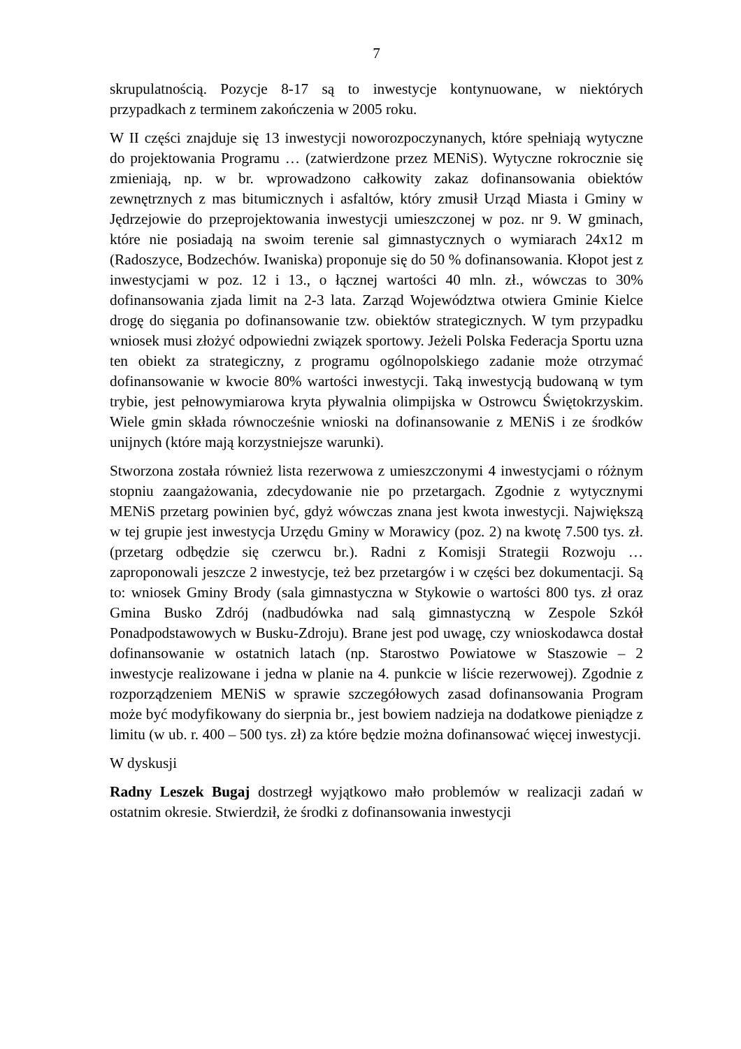7
skrupulatnością. Pozycje 8-17 są to inwestycje kontynuowane, w niektórych przypadkach z terminem zakończenia w 2005 roku.
W II części znajduje się 13 inwestycji noworozpoczynanych, które spełniają wytyczne do projektowania Programu … (zatwierdzone przez MENiS). Wytyczne rokrocznie się zmieniają, np. w br. wprowadzono całkowity zakaz dofinansowania obiektów zewnętrznych z mas bitumicznych i asfaltów, który zmusił Urząd Miasta i Gminy w Jędrzejowie do przeprojektowania inwestycji umieszczonej w poz. nr 9. W gminach, które nie posiadają na swoim terenie sal gimnastycznych o wymiarach 24x12 m (Radoszyce, Bodzechów. Iwaniska) proponuje się do 50 % dofinansowania. Kłopot jest z inwestycjami w poz. 12 i 13., o łącznej wartości 40 mln. zł., wówczas to 30% dofinansowania zjada limit na 2-3 lata. Zarząd Województwa otwiera Gminie Kielce drogę do sięgania po dofinansowanie tzw. obiektów strategicznych. W tym przypadku wniosek musi złożyć odpowiedni związek sportowy. Jeżeli Polska Federacja Sportu uzna ten obiekt za strategiczny, z programu ogólnopolskiego zadanie może otrzymać dofinansowanie w kwocie 80% wartości inwestycji. Taką inwestycją budowaną w tym trybie, jest pełnowymiarowa kryta pływalnia olimpijska w Ostrowcu Świętokrzyskim. Wiele gmin składa równocześnie wnioski na dofinansowanie z MENiS i ze środków unijnych (które mają korzystniejsze warunki).
Stworzona została również lista rezerwowa z umieszczonymi 4 inwestycjami o różnym stopniu zaangażowania, zdecydowanie nie po przetargach. Zgodnie z wytycznymi MENiS przetarg powinien być, gdyż wówczas znana jest kwota inwestycji. Największą w tej grupie jest inwestycja Urzędu Gminy w Morawicy (poz. 2) na kwotę 7.500 tys. zł.(przetarg odbędzie się czerwcu br.). Radni z Komisji Strategii Rozwoju … zaproponowali jeszcze 2 inwestycje, też bez przetargów i w części bez dokumentacji. Są to: wniosek Gminy Brody (sala gimnastyczna w Stykowie o wartości 800 tys. zł oraz Gmina Busko Zdrój (nadbudówka nad salą gimnastyczną w Zespole Szkół Ponadpodstawowych w Busku-Zdroju). Brane jest pod uwagę, czy wnioskodawca dostał dofinansowanie w ostatnich latach (np. Starostwo Powiatowe w Staszowie – 2 inwestycje realizowane i jedna w planie na 4. punkcie w liście rezerwowej). Zgodnie z rozporządzeniem MENiS w sprawie szczegółowych zasad dofinansowania Program może być modyfikowany do sierpnia br., jest bowiem nadzieja na dodatkowe pieniądze z limitu (w ub. r. 400 – 500 tys. zł) za które będzie można dofinansować więcej inwestycji.
W dyskusji
Radny Leszek Bugaj dostrzegł wyjątkowo mało problemów w realizacji zadań w ostatnim okresie. Stwierdził, że środki z dofinansowania inwestycji